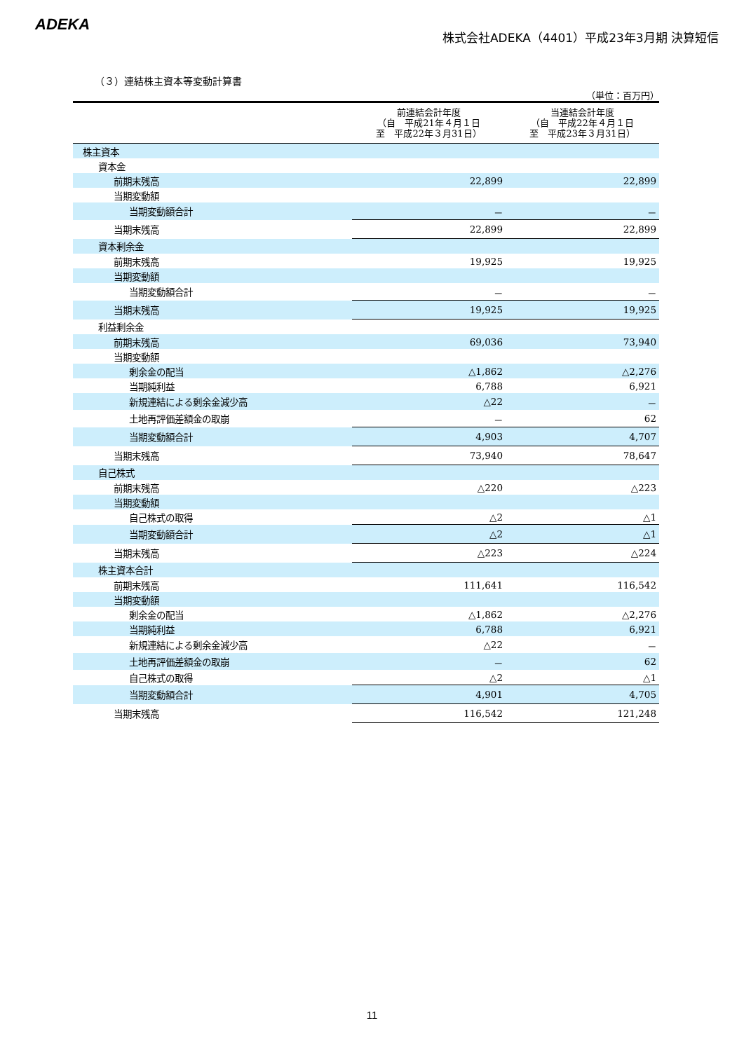ADEKA
株式会社ADEKA（4401）平成23年3月期 決算短信
（３）連結株主資本等変動計算書
（単位：百万円）
| | 前連結会計年度 （自 平成21年４月１日 至 平成22年３月31日） | 当連結会計年度 （自 平成22年４月１日 至 平成23年３月31日） |
| --- | --- | --- |
| 株主資本 | | |
| 資本金 | | |
| 前期末残高 | 22,899 | 22,899 |
| 当期変動額 | | |
| 当期変動額合計 | － | － |
| 当期末残高 | 22,899 | 22,899 |
| 資本剰余金 | | |
| 前期末残高 | 19,925 | 19,925 |
| 当期変動額 | | |
| 当期変動額合計 | － | － |
| 当期末残高 | 19,925 | 19,925 |
| 利益剰余金 | | |
| 前期末残高 | 69,036 | 73,940 |
| 当期変動額 | | |
| 剰余金の配当 | △1,862 | △2,276 |
| 当期純利益 | 6,788 | 6,921 |
| 新規連結による剰余金減少高 | △22 | － |
| 土地再評価差額金の取崩 | － | 62 |
| 当期変動額合計 | 4,903 | 4,707 |
| 当期末残高 | 73,940 | 78,647 |
| 自己株式 | | |
| 前期末残高 | △220 | △223 |
| 当期変動額 | | |
| 自己株式の取得 | △2 | △1 |
| 当期変動額合計 | △2 | △1 |
| 当期末残高 | △223 | △224 |
| 株主資本合計 | | |
| 前期末残高 | 111,641 | 116,542 |
| 当期変動額 | | |
| 剰余金の配当 | △1,862 | △2,276 |
| 当期純利益 | 6,788 | 6,921 |
| 新規連結による剰余金減少高 | △22 | － |
| 土地再評価差額金の取崩 | － | 62 |
| 自己株式の取得 | △2 | △1 |
| 当期変動額合計 | 4,901 | 4,705 |
| 当期末残高 | 116,542 | 121,248 |
11